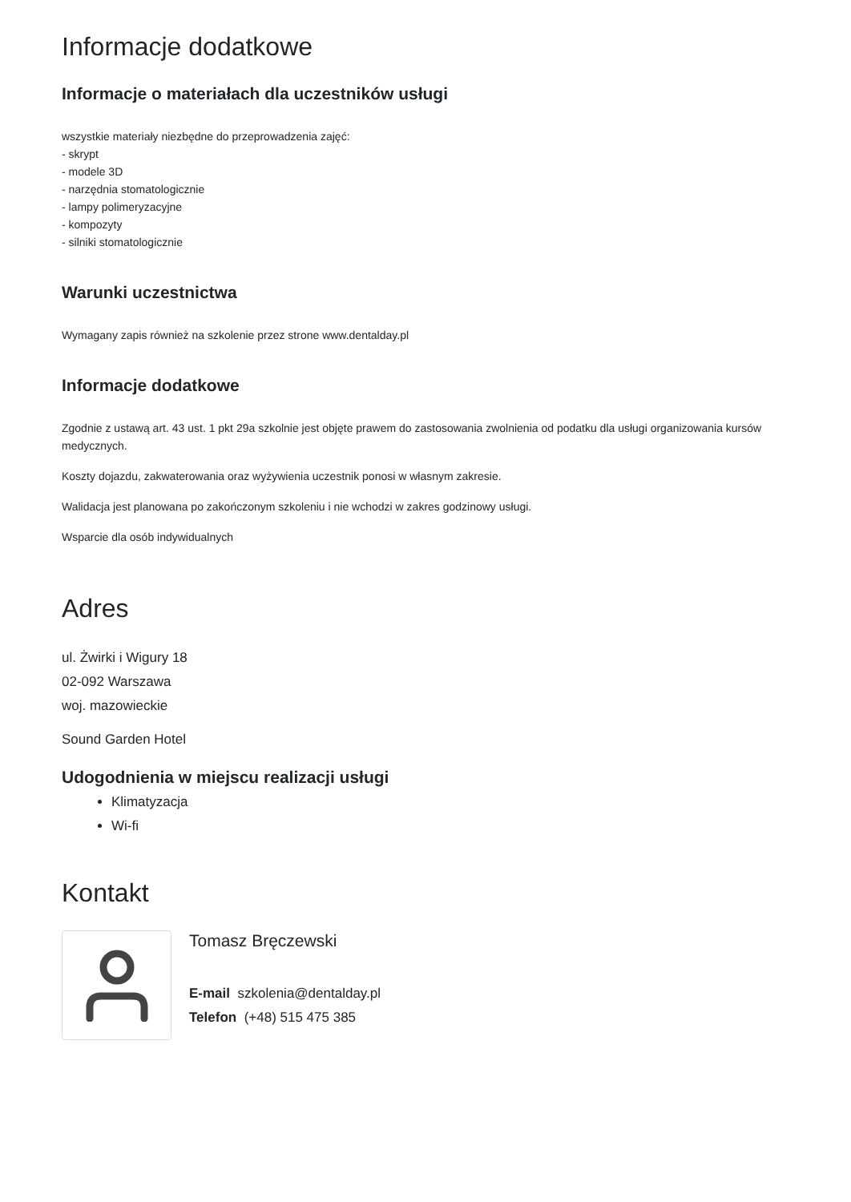Informacje dodatkowe
Informacje o materiałach dla uczestników usługi
wszystkie materiały niezbędne do przeprowadzenia zajęć:
- skrypt
- modele 3D
- narzędnia stomatologicznie
- lampy polimeryzacyjne
- kompozyty
- silniki stomatologicznie
Warunki uczestnictwa
Wymagany zapis również na szkolenie przez strone www.dentalday.pl
Informacje dodatkowe
Zgodnie z ustawą art. 43 ust. 1 pkt 29a szkolnie jest objęte prawem do zastosowania zwolnienia od podatku dla usługi organizowania kursów medycznych.
Koszty dojazdu, zakwaterowania oraz wyżywienia uczestnik ponosi w własnym zakresie.
Walidacja jest planowana po zakończonym szkoleniu i nie wchodzi w zakres godzinowy usługi.
Wsparcie dla osób indywidualnych
Adres
ul. Żwirki i Wigury 18
02-092 Warszawa
woj. mazowieckie
Sound Garden Hotel
Udogodnienia w miejscu realizacji usługi
Klimatyzacja
Wi-fi
Kontakt
Tomasz Bręczewski
E-mail szkolenia@dentalday.pl
Telefon (+48) 515 475 385